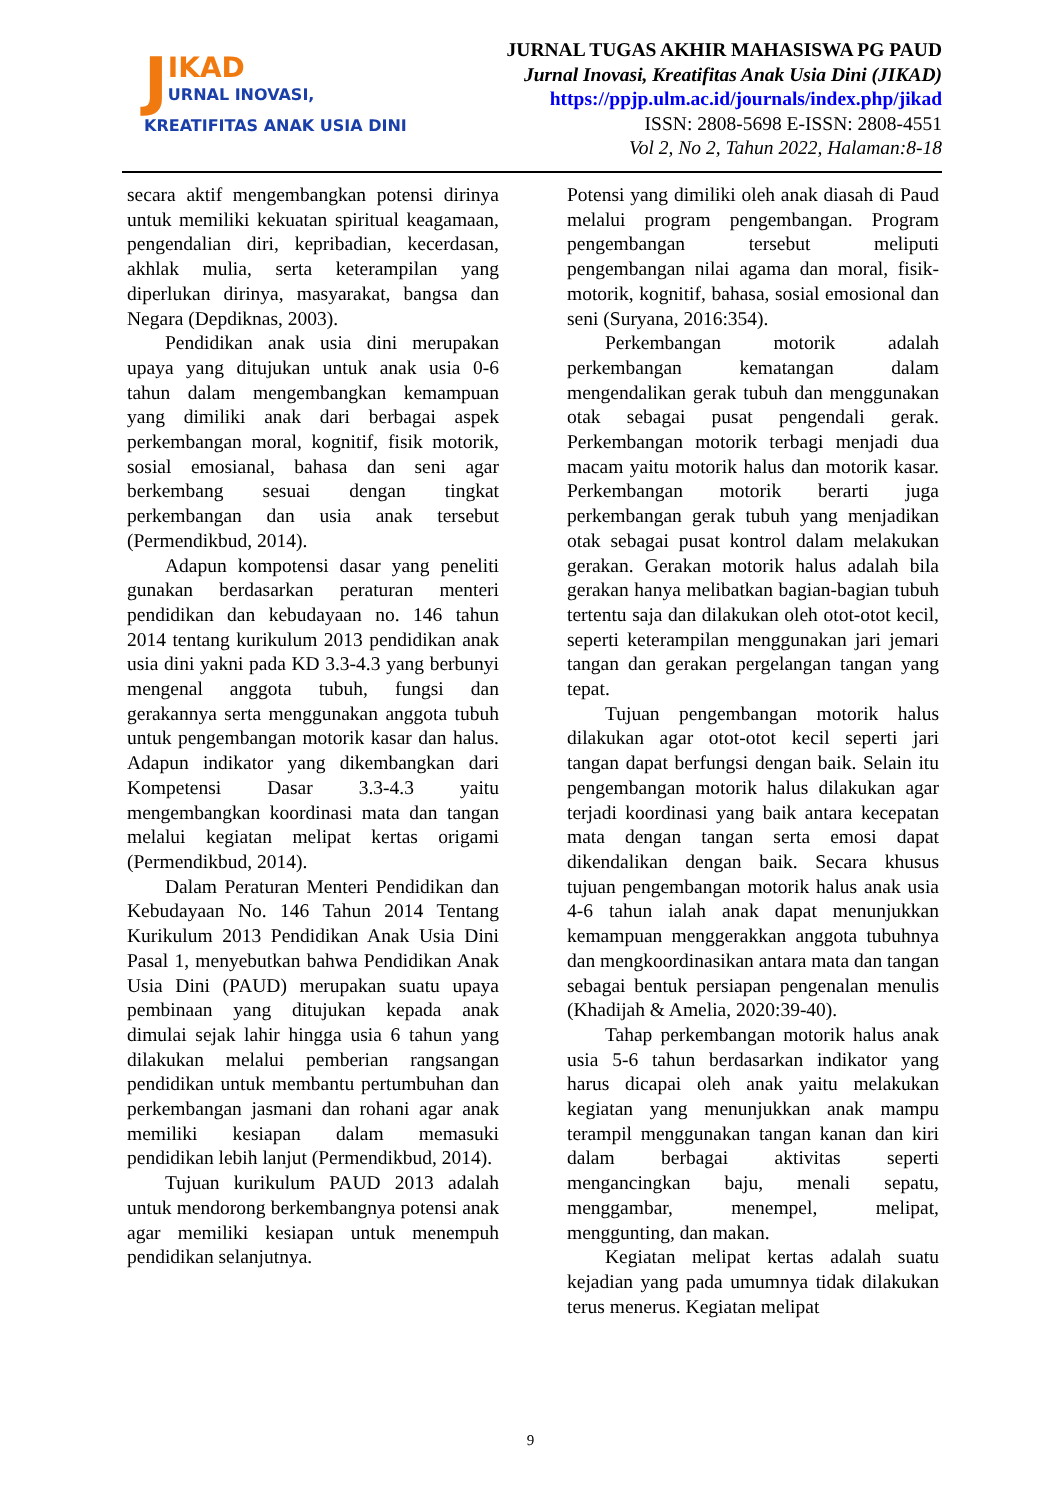J
IKAD
URNAL INOVASI,
KREATIFITAS ANAK USIA DINI
JURNAL TUGAS AKHIR MAHASISWA PG PAUD
Jurnal Inovasi, Kreatifitas Anak Usia Dini (JIKAD)
https://ppjp.ulm.ac.id/journals/index.php/jikad
ISSN: 2808-5698 E-ISSN: 2808-4551
Vol 2, No 2, Tahun 2022, Halaman:8-18
secara aktif mengembangkan potensi dirinya untuk memiliki kekuatan spiritual keagamaan, pengendalian diri, kepribadian, kecerdasan, akhlak mulia, serta keterampilan yang diperlukan dirinya, masyarakat, bangsa dan Negara (Depdiknas, 2003).
Pendidikan anak usia dini merupakan upaya yang ditujukan untuk anak usia 0-6 tahun dalam mengembangkan kemampuan yang dimiliki anak dari berbagai aspek perkembangan moral, kognitif, fisik motorik, sosial emosianal, bahasa dan seni agar berkembang sesuai dengan tingkat perkembangan dan usia anak tersebut (Permendikbud, 2014).
Adapun kompotensi dasar yang peneliti gunakan berdasarkan peraturan menteri pendidikan dan kebudayaan no. 146 tahun 2014 tentang kurikulum 2013 pendidikan anak usia dini yakni pada KD 3.3-4.3 yang berbunyi mengenal anggota tubuh, fungsi dan gerakannya serta menggunakan anggota tubuh untuk pengembangan motorik kasar dan halus. Adapun indikator yang dikembangkan dari Kompetensi Dasar 3.3-4.3 yaitu mengembangkan koordinasi mata dan tangan melalui kegiatan melipat kertas origami (Permendikbud, 2014).
Dalam Peraturan Menteri Pendidikan dan Kebudayaan No. 146 Tahun 2014 Tentang Kurikulum 2013 Pendidikan Anak Usia Dini Pasal 1, menyebutkan bahwa Pendidikan Anak Usia Dini (PAUD) merupakan suatu upaya pembinaan yang ditujukan kepada anak dimulai sejak lahir hingga usia 6 tahun yang dilakukan melalui pemberian rangsangan pendidikan untuk membantu pertumbuhan dan perkembangan jasmani dan rohani agar anak memiliki kesiapan dalam memasuki pendidikan lebih lanjut (Permendikbud, 2014).
Tujuan kurikulum PAUD 2013 adalah untuk mendorong berkembangnya potensi anak agar memiliki kesiapan untuk menempuh pendidikan selanjutnya.
Potensi yang dimiliki oleh anak diasah di Paud melalui program pengembangan. Program pengembangan tersebut meliputi pengembangan nilai agama dan moral, fisik-motorik, kognitif, bahasa, sosial emosional dan seni (Suryana, 2016:354).
Perkembangan motorik adalah perkembangan kematangan dalam mengendalikan gerak tubuh dan menggunakan otak sebagai pusat pengendali gerak. Perkembangan motorik terbagi menjadi dua macam yaitu motorik halus dan motorik kasar. Perkembangan motorik berarti juga perkembangan gerak tubuh yang menjadikan otak sebagai pusat kontrol dalam melakukan gerakan. Gerakan motorik halus adalah bila gerakan hanya melibatkan bagian-bagian tubuh tertentu saja dan dilakukan oleh otot-otot kecil, seperti keterampilan menggunakan jari jemari tangan dan gerakan pergelangan tangan yang tepat.
Tujuan pengembangan motorik halus dilakukan agar otot-otot kecil seperti jari tangan dapat berfungsi dengan baik. Selain itu pengembangan motorik halus dilakukan agar terjadi koordinasi yang baik antara kecepatan mata dengan tangan serta emosi dapat dikendalikan dengan baik. Secara khusus tujuan pengembangan motorik halus anak usia 4-6 tahun ialah anak dapat menunjukkan kemampuan menggerakkan anggota tubuhnya dan mengkoordinasikan antara mata dan tangan sebagai bentuk persiapan pengenalan menulis (Khadijah & Amelia, 2020:39-40).
Tahap perkembangan motorik halus anak usia 5-6 tahun berdasarkan indikator yang harus dicapai oleh anak yaitu melakukan kegiatan yang menunjukkan anak mampu terampil menggunakan tangan kanan dan kiri dalam berbagai aktivitas seperti mengancingkan baju, menali sepatu, menggambar, menempel, melipat, menggunting, dan makan.
Kegiatan melipat kertas adalah suatu kejadian yang pada umumnya tidak dilakukan terus menerus. Kegiatan melipat
9